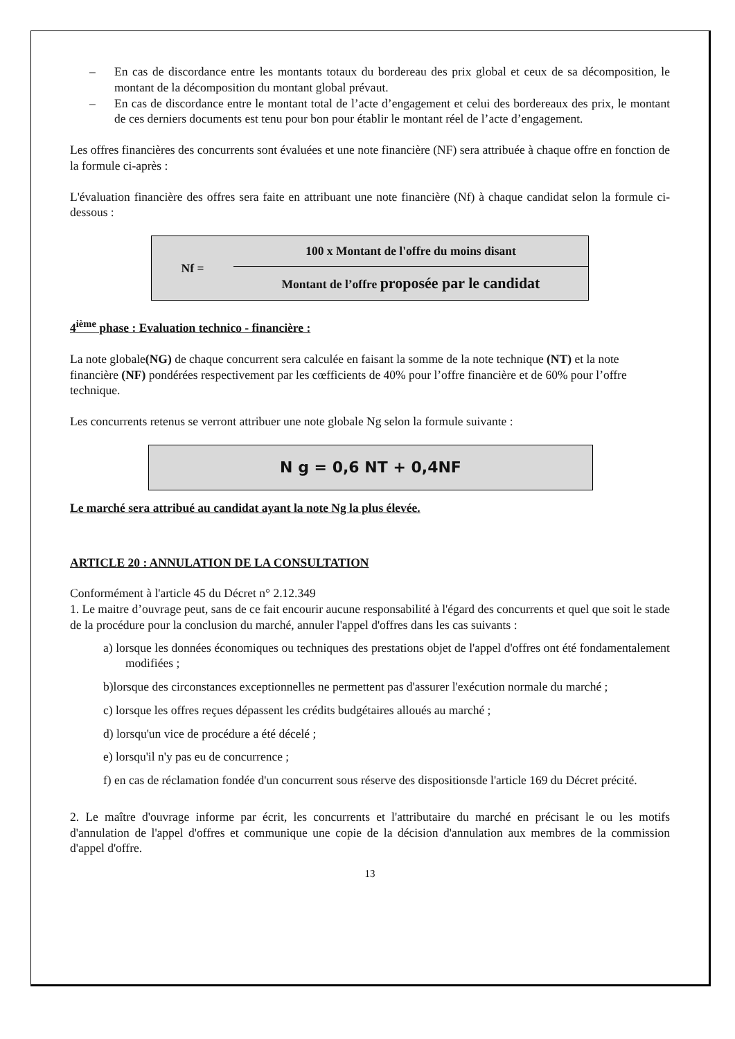– En cas de discordance entre les montants totaux du bordereau des prix global et ceux de sa décomposition, le montant de la décomposition du montant global prévaut.
– En cas de discordance entre le montant total de l’acte d’engagement et celui des bordereaux des prix, le montant de ces derniers documents est tenu pour bon pour établir le montant réel de l’acte d’engagement.
Les offres financières des concurrents sont évaluées et une note financière (NF) sera attribuée à chaque offre en fonction de la formule ci-après :
L'évaluation financière des offres sera faite en attribuant une note financière (Nf) à chaque candidat selon la formule ci-dessous :
Nf =
100 x Montant de l'offre du moins disant
Montant de l’offre proposée par le candidat
4<sup>ième</sup> phase : Evaluation technico - financière :
La note globale(NG) de chaque concurrent sera calculée en faisant la somme de la note technique (NT) et la note financière (NF) pondérées respectivement par les cœfficients de 40% pour l’offre financière et de 60% pour l’offre technique.
Les concurrents retenus se verront attribuer une note globale Ng selon la formule suivante :
N g = 0,6 NT + 0,4NF
Le marché sera attribué au candidat ayant la note Ng la plus élevée.
ARTICLE 20 : ANNULATION DE LA CONSULTATION
Conformément à l'article 45 du Décret n° 2.12.349
1. Le maitre d’ouvrage peut, sans de ce fait encourir aucune responsabilité à l'égard des concurrents et quel que soit le stade de la procédure pour la conclusion du marché, annuler l'appel d'offres dans les cas suivants :
a) lorsque les données économiques ou techniques des prestations objet de l'appel d'offres ont été fondamentalement modifiées ;
b)lorsque des circonstances exceptionnelles ne permettent pas d'assurer l'exécution normale du marché ;
c) lorsque les offres reçues dépassent les crédits budgétaires alloués au marché ;
d) lorsqu'un vice de procédure a été décelé ;
e) lorsqu'il n'y pas eu de concurrence ;
f) en cas de réclamation fondée d'un concurrent sous réserve des dispositionsde l'article 169 du Décret précité.
2. Le maître d'ouvrage informe par écrit, les concurrents et l'attributaire du marché en précisant le ou les motifs d'annulation de l'appel d'offres et communique une copie de la décision d'annulation aux membres de la commission d'appel d'offre.
13